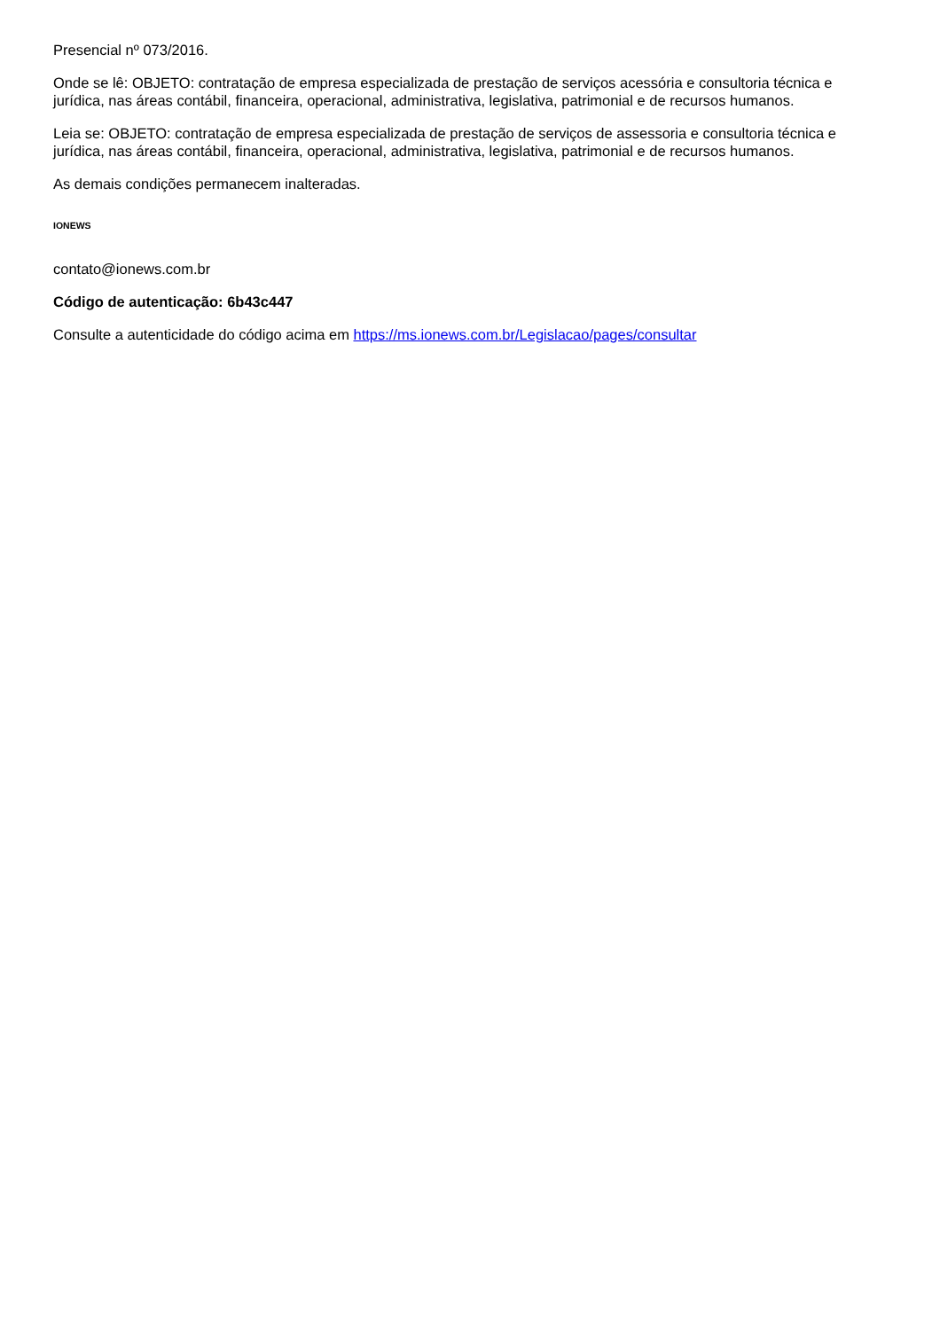Presencial nº 073/2016.
Onde se lê: OBJETO: contratação de empresa especializada de prestação de serviços acessória e consultoria técnica e jurídica, nas áreas contábil, financeira, operacional, administrativa, legislativa, patrimonial e de recursos humanos.
Leia se: OBJETO: contratação de empresa especializada de prestação de serviços de assessoria e consultoria técnica e jurídica, nas áreas contábil, financeira, operacional, administrativa, legislativa, patrimonial e de recursos humanos.
As demais condições permanecem inalteradas.
IONEWS
contato@ionews.com.br
Código de autenticação: 6b43c447
Consulte a autenticidade do código acima em https://ms.ionews.com.br/Legislacao/pages/consultar